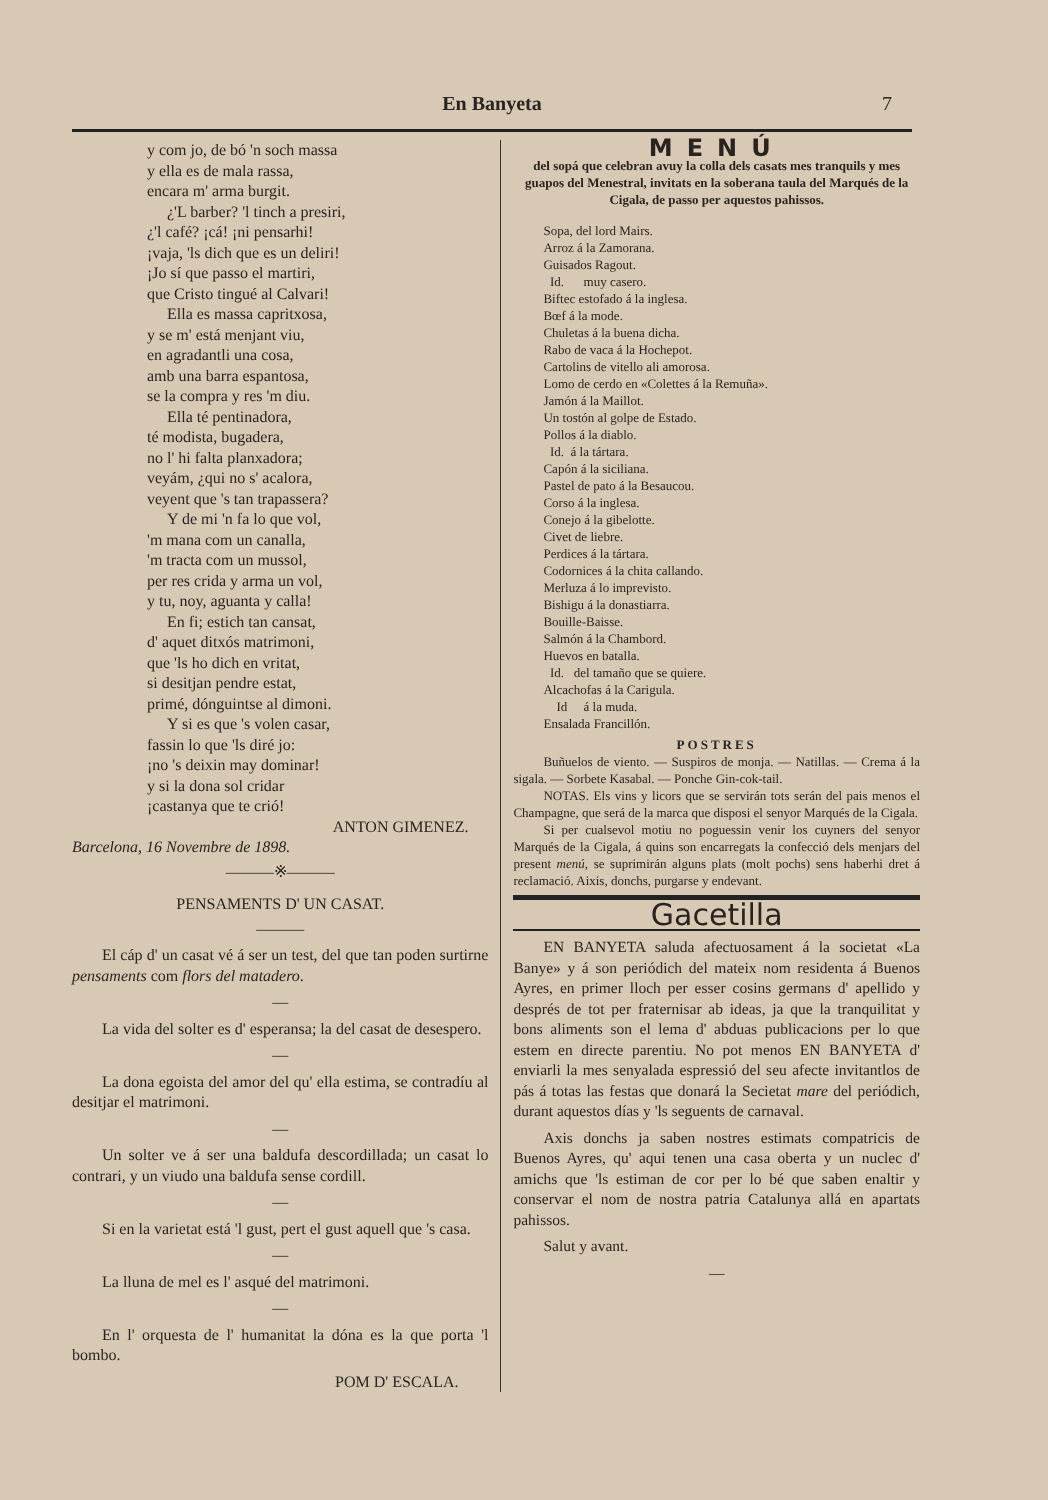En Banyeta
7
y com jo, de bó 'n soch massa
y ella es de mala rassa,
encara m' arma burgit.
¿'L barber? 'l tinch a presiri,
¿'l café? ¡cá! ¡ni pensarhi!
¡vaja, 'ls dich que es un deliri!
¡Jo sí que passo el martiri,
que Cristo tingué al Calvari!
Ella es massa capritxosa,
y se m' está menjant viu,
en agradantli una cosa,
amb una barra espantosa,
se la compra y res 'm diu.
Ella té pentinadora,
té modista, bugadera,
no l' hi falta planxadora;
veyám, ¿qui no s' acalora,
veyent que 's tan trapassera?
Y de mi 'n fa lo que vol,
'm mana com un canalla,
'm tracta com un mussol,
per res crida y arma un vol,
y tu, noy, aguanta y calla!
En fi; estich tan cansat,
d' aquet ditxós matrimoni,
que 'ls ho dich en vritat,
si desitjan pendre estat,
primé, dónguintse al dimoni.
Y si es que 's volen casar,
fassin lo que 'ls diré jo:
¡no 's deixin may dominar!
y si la dona sol cridar
¡castanya que te crió!
ANTON GIMENEZ.
Barcelona, 16 Novembre de 1898.
———※———
PENSAMENTS D' UN CASAT.
———
El cáp d' un casat vé á ser un test, del que tan poden surtirne pensaments com flors del matadero.
—
La vida del solter es d' esperansa; la del casat de desespero.
—
La dona egoista del amor del qu' ella estima, se contradíu al desitjar el matrimoni.
—
Un solter ve á ser una baldufa descordillada; un casat lo contrari, y un viudo una baldufa sense cordill.
—
Si en la varietat está 'l gust, pert el gust aquell que 's casa.
—
La lluna de mel es l' asqué del matrimoni.
—
En l' orquesta de l' humanitat la dóna es la que porta 'l bombo.
POM D' ESCALA.
MENÚ
del sopá que celebran avuy la colla dels casats mes tranquils y mes guapos del Menestral, invitats en la soberana taula del Marqués de la Cigala, de passo per aquestos pahissos.
Sopa, del lord Mairs.
Arroz á la Zamorana.
Guisados Ragout.
Id. muy casero.
Biftec estofado á la inglesa.
Bœf á la mode.
Chuletas á la buena dicha.
Rabo de vaca á la Hochepot.
Cartolins de vitello ali amorosa.
Lomo de cerdo en «Colettes á la Remuña».
Jamón á la Maillot.
Un tostón al golpe de Estado.
Pollos á la diablo.
Id. á la tártara.
Capón á la siciliana.
Pastel de pato á la Besaucou.
Corso á la inglesa.
Conejo á la gibelotte.
Civet de liebre.
Perdices á la tártara.
Codornices á la chita callando.
Merluza á lo imprevisto.
Bishigu á la donastiarra.
Bouille-Baisse.
Salmón á la Chambord.
Huevos en batalla.
Id. del tamaño que se quiere.
Alcachofas á la Carigula.
Id á la muda.
Ensalada Francillón.
POSTRES
Buñuelos de viento. — Suspiros de monja. — Natillas. — Crema á la sigala. — Sorbete Kasabal. — Ponche Gin-cok-tail.
NOTAS. Els vins y licors que se servirán tots serán del pais menos el Champagne, que será de la marca que disposi el senyor Marqués de la Cigala.
Si per cualsevol motiu no poguessin venir los cuyners del senyor Marqués de la Cigala, á quins son encarregats la confecció dels menjars del present menú, se suprimirán alguns plats (molt pochs) sens haberhi dret á reclamació. Aixis, donchs, purgarse y endevant.
Gacetilla
EN BANYETA saluda afectuosament á la societat «La Banye» y á son periódich del mateix nom residenta á Buenos Ayres, en primer lloch per esser cosins germans d' apellido y després de tot per fraternisar ab ideas, ja que la tranquilitat y bons aliments son el lema d' abduas publicacions per lo que estem en directe parentiu. No pot menos EN BANYETA d' enviarli la mes senyalada espressió del seu afecte invitantlos de pás á totas las festas que donará la Secietat mare del periódich, durant aquestos días y 'ls seguents de carnaval.
Axis donchs ja saben nostres estimats compatricis de Buenos Ayres, qu' aqui tenen una casa oberta y un nuclec d' amichs que 'ls estiman de cor per lo bé que saben enaltir y conservar el nom de nostra patria Catalunya allá en apartats pahissos.
Salut y avant.
—